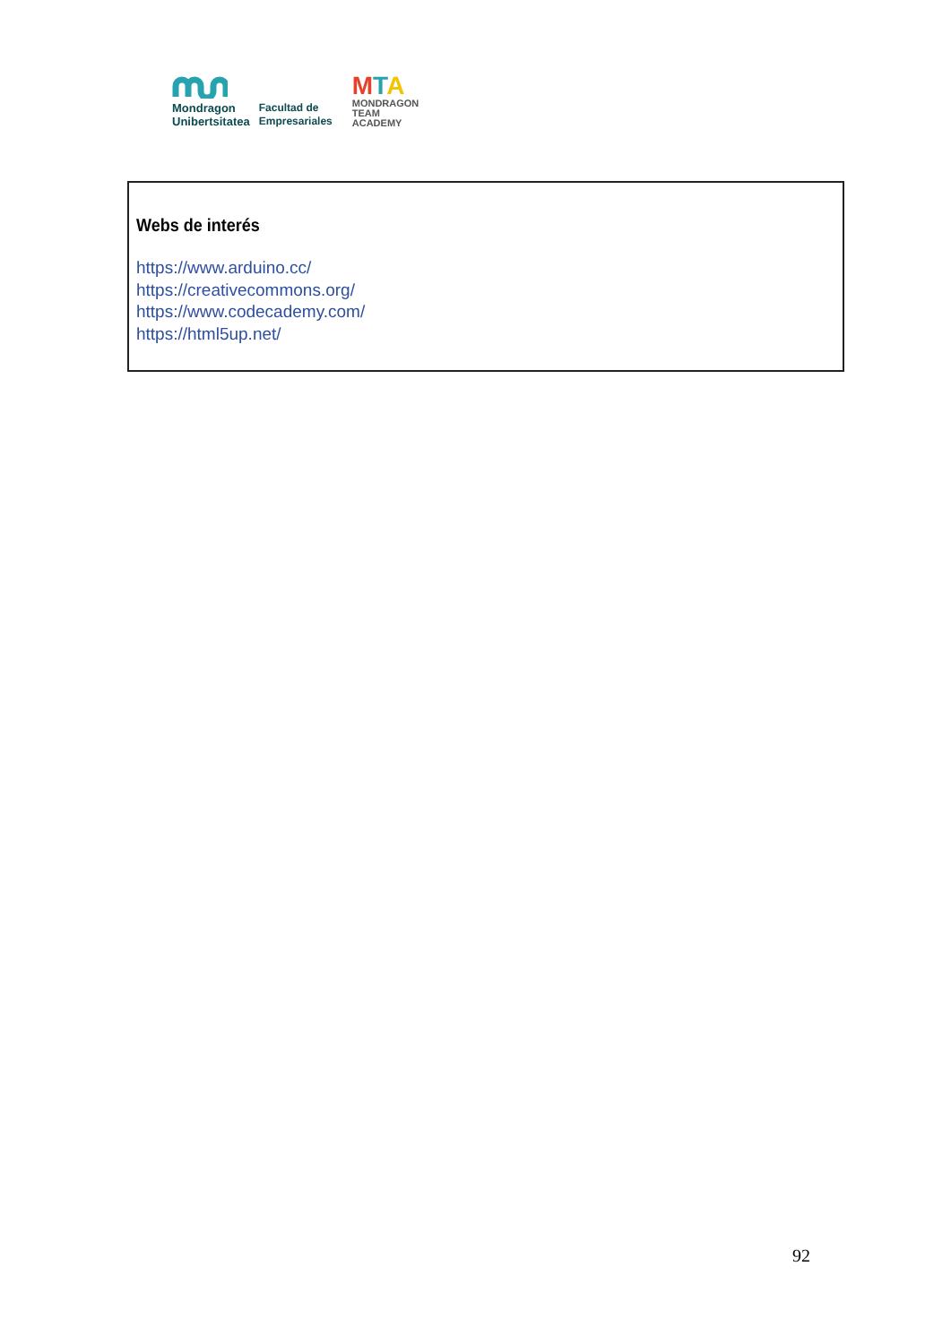Mondragon
Unibertsitatea
Facultad de
Empresariales
MTA
MONDRAGON
TEAM
ACADEMY
Webs de interés
https://www.arduino.cc/
https://creativecommons.org/
https://www.codecademy.com/
https://html5up.net/
92